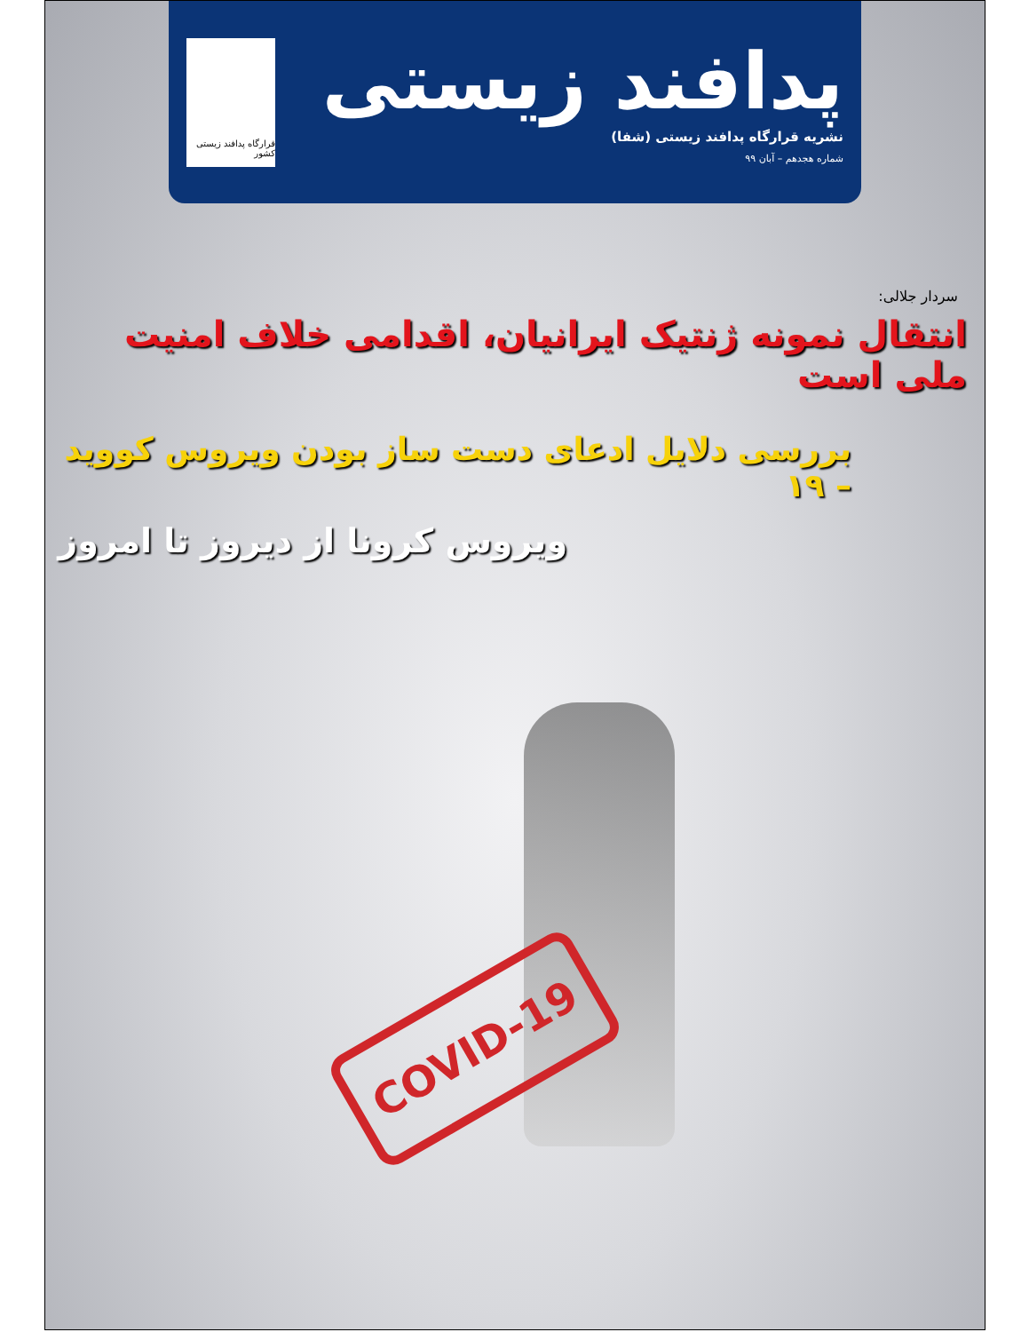پدافند زیستی
نشریه قرارگاه پدافند زیستی (شفا)
شماره هجدهم – آبان ۹۹
قرارگاه پدافند زیستی کشور
سردار جلالی:
انتقال نمونه ژنتیک ایرانیان، اقدامی خلاف امنیت ملی است
بررسی دلایل ادعای دست ساز بودن ویروس کووید – ۱۹
ویروس کرونا از دیروز تا امروز
COVID-19